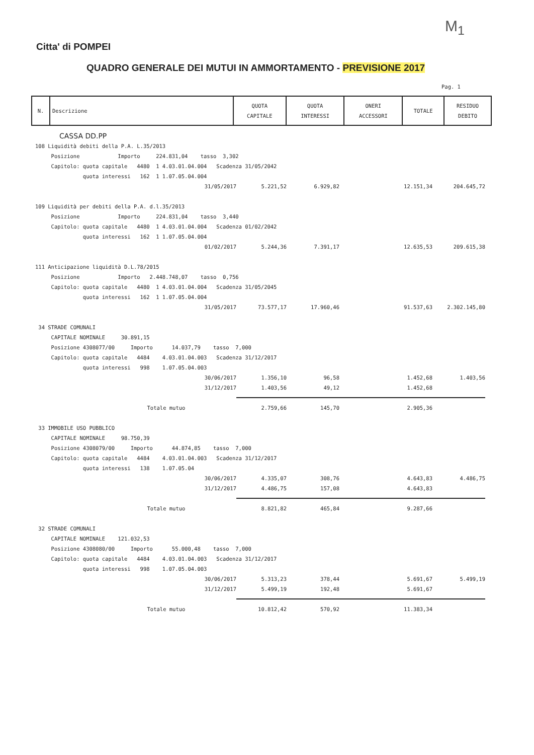M<sub>1</sub>
Citta' di POMPEI
QUADRO GENERALE DEI MUTUI IN AMMORTAMENTO - PREVISIONE 2017
Pag. 1
| N. | Descrizione | QUOTA CAPITALE | QUOTA INTERESSI | ONERI ACCESSORI | TOTALE | RESIDUO DEBITO |
| --- | --- | --- | --- | --- | --- | --- |
CASSA DD.PP
108 Liquidità debiti della P.A. L.35/2013
Posizione Importo 224.831,04 tasso 3,302
Capitolo: quota capitale 4480 1 4.03.01.04.004 Scadenza 31/05/2042
quota interessi 162 1 1.07.05.04.004
31/05/2017 5.221,52 6.929,82 12.151,34 204.645,72
109 Liquidità per debiti della P.A. d.l.35/2013
Posizione Importo 224.831,04 tasso 3,440
Capitolo: quota capitale 4480 1 4.03.01.04.004 Scadenza 01/02/2042
quota interessi 162 1 1.07.05.04.004
01/02/2017 5.244,36 7.391,17 12.635,53 209.615,38
111 Anticipazione liquidità D.L.78/2015
Posizione Importo 2.448.748,07 tasso 0,756
Capitolo: quota capitale 4480 1 4.03.01.04.004 Scadenza 31/05/2045
quota interessi 162 1 1.07.05.04.004
31/05/2017 73.577,17 17.960,46 91.537,63 2.302.145,80
34 STRADE COMUNALI
CAPITALE NOMINALE 30.891,15
Posizione 4308077/00 Importo 14.037,79 tasso 7,000
Capitolo: quota capitale 4484 4.03.01.04.003 Scadenza 31/12/2017
quota interessi 998 1.07.05.04.003
30/06/2017 1.356,10 96,58 1.452,68 1.403,56
31/12/2017 1.403,56 49,12 1.452,68
Totale mutuo 2.759,66 145,70 2.905,36
33 IMMOBILE USO PUBBLICO
CAPITALE NOMINALE 98.750,39
Posizione 4308079/00 Importo 44.874,85 tasso 7,000
Capitolo: quota capitale 4484 4.03.01.04.003 Scadenza 31/12/2017
quota interessi 138 1.07.05.04
30/06/2017 4.335,07 308,76 4.643,83 4.486,75
31/12/2017 4.486,75 157,08 4.643,83
Totale mutuo 8.821,82 465,84 9.287,66
32 STRADE COMUNALI
CAPITALE NOMINALE 121.032,53
Posizione 4308080/00 Importo 55.000,48 tasso 7,000
Capitolo: quota capitale 4484 4.03.01.04.003 Scadenza 31/12/2017
quota interessi 998 1.07.05.04.003
30/06/2017 5.313,23 378,44 5.691,67 5.499,19
31/12/2017 5.499,19 192,48 5.691,67
Totale mutuo 10.812,42 570,92 11.383,34